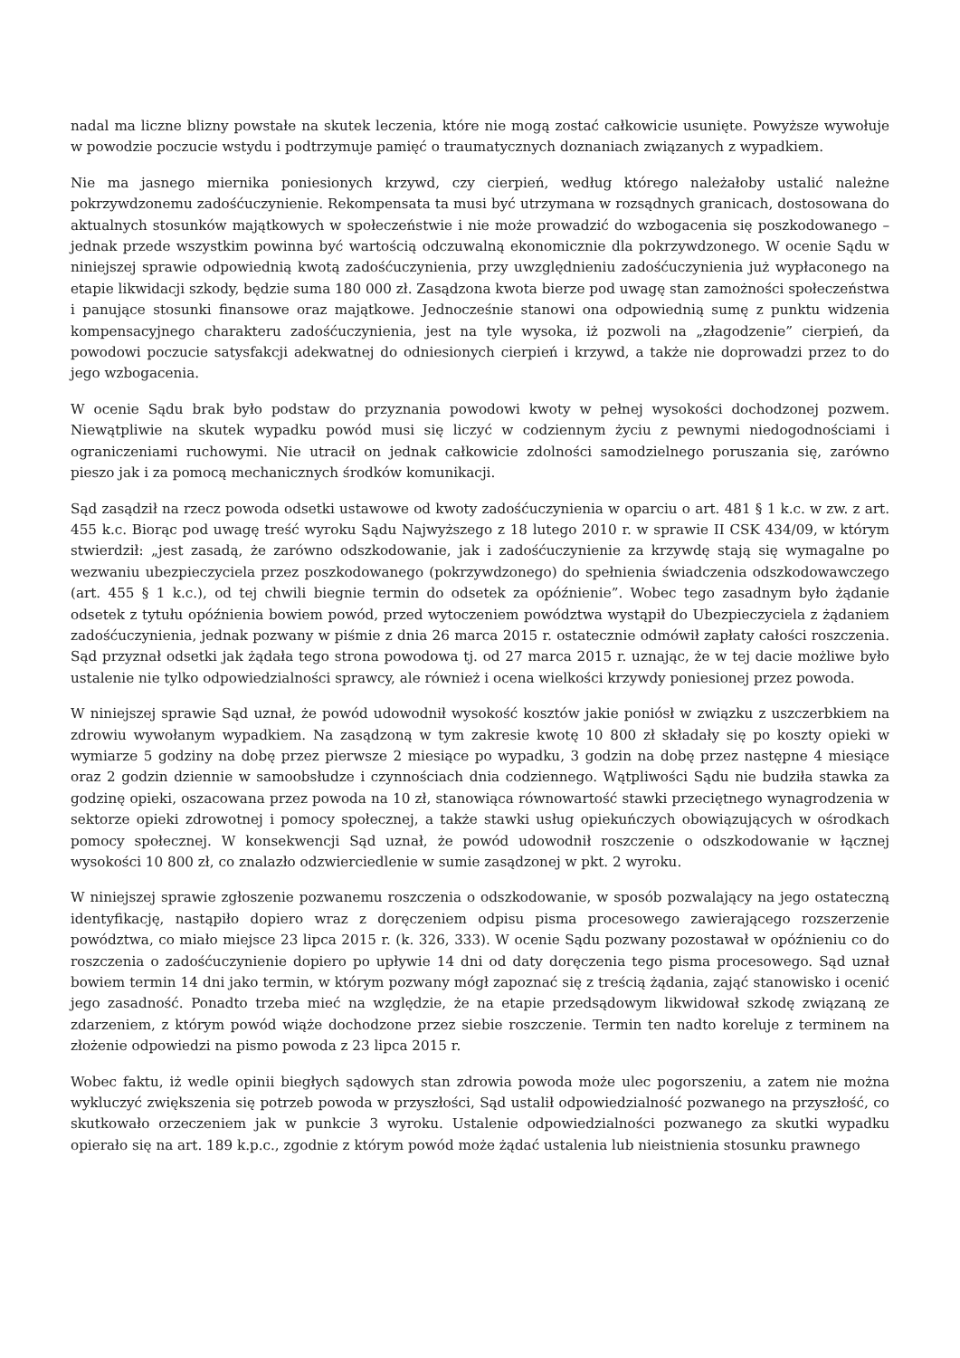nadal ma liczne blizny powstałe na skutek leczenia, które nie mogą zostać całkowicie usunięte. Powyższe wywołuje w powodzie poczucie wstydu i podtrzymuje pamięć o traumatycznych doznaniach związanych z wypadkiem.
Nie ma jasnego miernika poniesionych krzywd, czy cierpień, według którego należałoby ustalić należne pokrzywdzonemu zadośćuczynienie. Rekompensata ta musi być utrzymana w rozsądnych granicach, dostosowana do aktualnych stosunków majątkowych w społeczeństwie i nie może prowadzić do wzbogacenia się poszkodowanego – jednak przede wszystkim powinna być wartością odczuwalną ekonomicznie dla pokrzywdzonego. W ocenie Sądu w niniejszej sprawie odpowiednią kwotą zadośćuczynienia, przy uwzględnieniu zadośćuczynienia już wypłaconego na etapie likwidacji szkody, będzie suma 180 000 zł. Zasądzona kwota bierze pod uwagę stan zamożności społeczeństwa i panujące stosunki finansowe oraz majątkowe. Jednocześnie stanowi ona odpowiednią sumę z punktu widzenia kompensacyjnego charakteru zadośćuczynienia, jest na tyle wysoka, iż pozwoli na „złagodzenie” cierpień, da powodowi poczucie satysfakcji adekwatnej do odniesionych cierpień i krzywd, a także nie doprowadzi przez to do jego wzbogacenia.
W ocenie Sądu brak było podstaw do przyznania powodowi kwoty w pełnej wysokości dochodzonej pozwem. Niewątpliwie na skutek wypadku powód musi się liczyć w codziennym życiu z pewnymi niedogodnościami i ograniczeniami ruchowymi. Nie utracił on jednak całkowicie zdolności samodzielnego poruszania się, zarówno pieszo jak i za pomocą mechanicznych środków komunikacji.
Sąd zasądził na rzecz powoda odsetki ustawowe od kwoty zadośćuczynienia w oparciu o art. 481 § 1 k.c. w zw. z art. 455 k.c. Biorąc pod uwagę treść wyroku Sądu Najwyższego z 18 lutego 2010 r. w sprawie II CSK 434/09, w którym stwierdził: „jest zasadą, że zarówno odszkodowanie, jak i zadośćuczynienie za krzywdę stają się wymagalne po wezwaniu ubezpieczyciela przez poszkodowanego (pokrzywdzonego) do spełnienia świadczenia odszkodowawczego (art. 455 § 1 k.c.), od tej chwili biegnie termin do odsetek za opóźnienie”. Wobec tego zasadnym było żądanie odsetek z tytułu opóźnienia bowiem powód, przed wytoczeniem powództwa wystąpił do Ubezpieczyciela z żądaniem zadośćuczynienia, jednak pozwany w piśmie z dnia 26 marca 2015 r. ostatecznie odmówił zapłaty całości roszczenia. Sąd przyznał odsetki jak żądała tego strona powodowa tj. od 27 marca 2015 r. uznając, że w tej dacie możliwe było ustalenie nie tylko odpowiedzialności sprawcy, ale również i ocena wielkości krzywdy poniesionej przez powoda.
W niniejszej sprawie Sąd uznał, że powód udowodnił wysokość kosztów jakie poniósł w związku z uszczerbkiem na zdrowiu wywołanym wypadkiem. Na zasądzoną w tym zakresie kwotę 10 800 zł składały się po koszty opieki w wymiarze 5 godziny na dobę przez pierwsze 2 miesiące po wypadku, 3 godzin na dobę przez następne 4 miesiące oraz 2 godzin dziennie w samoobsłudze i czynnościach dnia codziennego. Wątpliwości Sądu nie budziła stawka za godzinę opieki, oszacowana przez powoda na 10 zł, stanowiąca równowartość stawki przeciętnego wynagrodzenia w sektorze opieki zdrowotnej i pomocy społecznej, a także stawki usług opiekuńczych obowiązujących w ośrodkach pomocy społecznej. W konsekwencji Sąd uznał, że powód udowodnił roszczenie o odszkodowanie w łącznej wysokości 10 800 zł, co znalazło odzwierciedlenie w sumie zasądzonej w pkt. 2 wyroku.
W niniejszej sprawie zgłoszenie pozwanemu roszczenia o odszkodowanie, w sposób pozwalający na jego ostateczną identyfikację, nastąpiło dopiero wraz z doręczeniem odpisu pisma procesowego zawierającego rozszerzenie powództwa, co miało miejsce 23 lipca 2015 r. (k. 326, 333). W ocenie Sądu pozwany pozostawał w opóźnieniu co do roszczenia o zadośćuczynienie dopiero po upływie 14 dni od daty doręczenia tego pisma procesowego. Sąd uznał bowiem termin 14 dni jako termin, w którym pozwany mógł zapoznać się z treścią żądania, zająć stanowisko i ocenić jego zasadność. Ponadto trzeba mieć na względzie, że na etapie przedsądowym likwidował szkodę związaną ze zdarzeniem, z którym powód wiąże dochodzone przez siebie roszczenie. Termin ten nadto koreluje z terminem na złożenie odpowiedzi na pismo powoda z 23 lipca 2015 r.
Wobec faktu, iż wedle opinii biegłych sądowych stan zdrowia powoda może ulec pogorszeniu, a zatem nie można wykluczyć zwiększenia się potrzeb powoda w przyszłości, Sąd ustalił odpowiedzialność pozwanego na przyszłość, co skutkowało orzeczeniem jak w punkcie 3 wyroku. Ustalenie odpowiedzialności pozwanego za skutki wypadku opierało się na art. 189 k.p.c., zgodnie z którym powód może żądać ustalenia lub nieistnienia stosunku prawnego